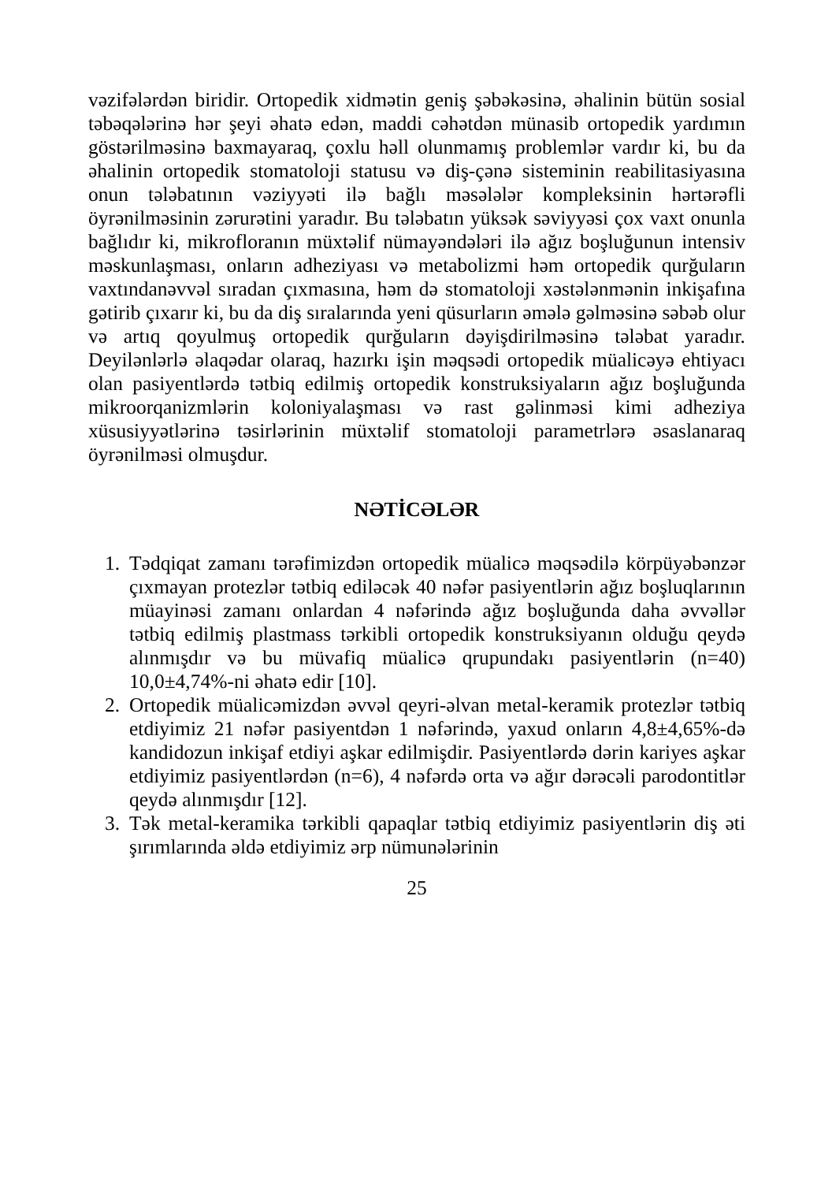vəzifələrdən biridir. Ortopedik xidmətin geniş şəbəkəsinə, əhalinin bütün sosial təbəqələrinə hər şeyi əhatə edən, maddi cəhətdən münasib ortopedik yardımın göstərilməsinə baxmayaraq, çoxlu həll olunmamış problemlər vardır ki, bu da əhalinin ortopedik stomatoloji statusu və diş-çənə sisteminin reabilitasiyasına onun tələbatının vəziyyəti ilə bağlı məsələlər kompleksinin hərtərəfli öyrənilməsinin zərurətini yaradır. Bu tələbatın yüksək səviyyəsi çox vaxt onunla bağlıdır ki, mikrofloranın müxtəlif nümayəndələri ilə ağız boşluğunun intensiv məskunlaşması, onların adheziyası və metabolizmi həm ortopedik qurğuların vaxtındanəvvəl sıradan çıxmasına, həm də stomatoloji xəstələnmənin inkişafına gətirib çıxarır ki, bu da diş sıralarında yeni qüsurların əmələ gəlməsinə səbəb olur və artıq qoyulmuş ortopedik qurğuların dəyişdirilməsinə tələbat yaradır. Deyilənlərlə əlaqədar olaraq, hazırkı işin məqsədi ortopedik müalicəyə ehtiyacı olan pasiyentlərdə tətbiq edilmiş ortopedik konstruksiyaların ağız boşluğunda mikroorqanizmlərin koloniyalaşması və rast gəlinməsi kimi adheziya xüsusiyyətlərinə təsirlərinin müxtəlif stomatoloji parametrlərə əsaslanaraq öyrənilməsi olmuşdur.
NƏTİCƏLƏR
1. Tədqiqat zamanı tərəfimizdən ortopedik müalicə məqsədilə körpüyəbənzər çıxmayan protezlər tətbiq ediləcək 40 nəfər pasiyentlərin ağız boşluqlarının müayinəsi zamanı onlardan 4 nəfərində ağız boşluğunda daha əvvəllər tətbiq edilmiş plastmass tərkibli ortopedik konstruksiyanın olduğu qeydə alınmışdır və bu müvafiq müalicə qrupundakı pasiyentlərin (n=40) 10,0±4,74%-ni əhatə edir [10].
2. Ortopedik müalicəmizdən əvvəl qeyri-əlvan metal-keramik protezlər tətbiq etdiyimiz 21 nəfər pasiyentdən 1 nəfərində, yaxud onların 4,8±4,65%-də kandidozun inkişaf etdiyi aşkar edilmişdir. Pasiyentlərdə dərin kariyes aşkar etdiyimiz pasiyentlərdən (n=6), 4 nəfərdə orta və ağır dərəcəli parodontitlər qeydə alınmışdır [12].
3. Tək metal-keramika tərkibli qapaqlar tətbiq etdiyimiz pasiyentlərin diş əti şırımlarında əldə etdiyimiz ərp nümunələrinin
25